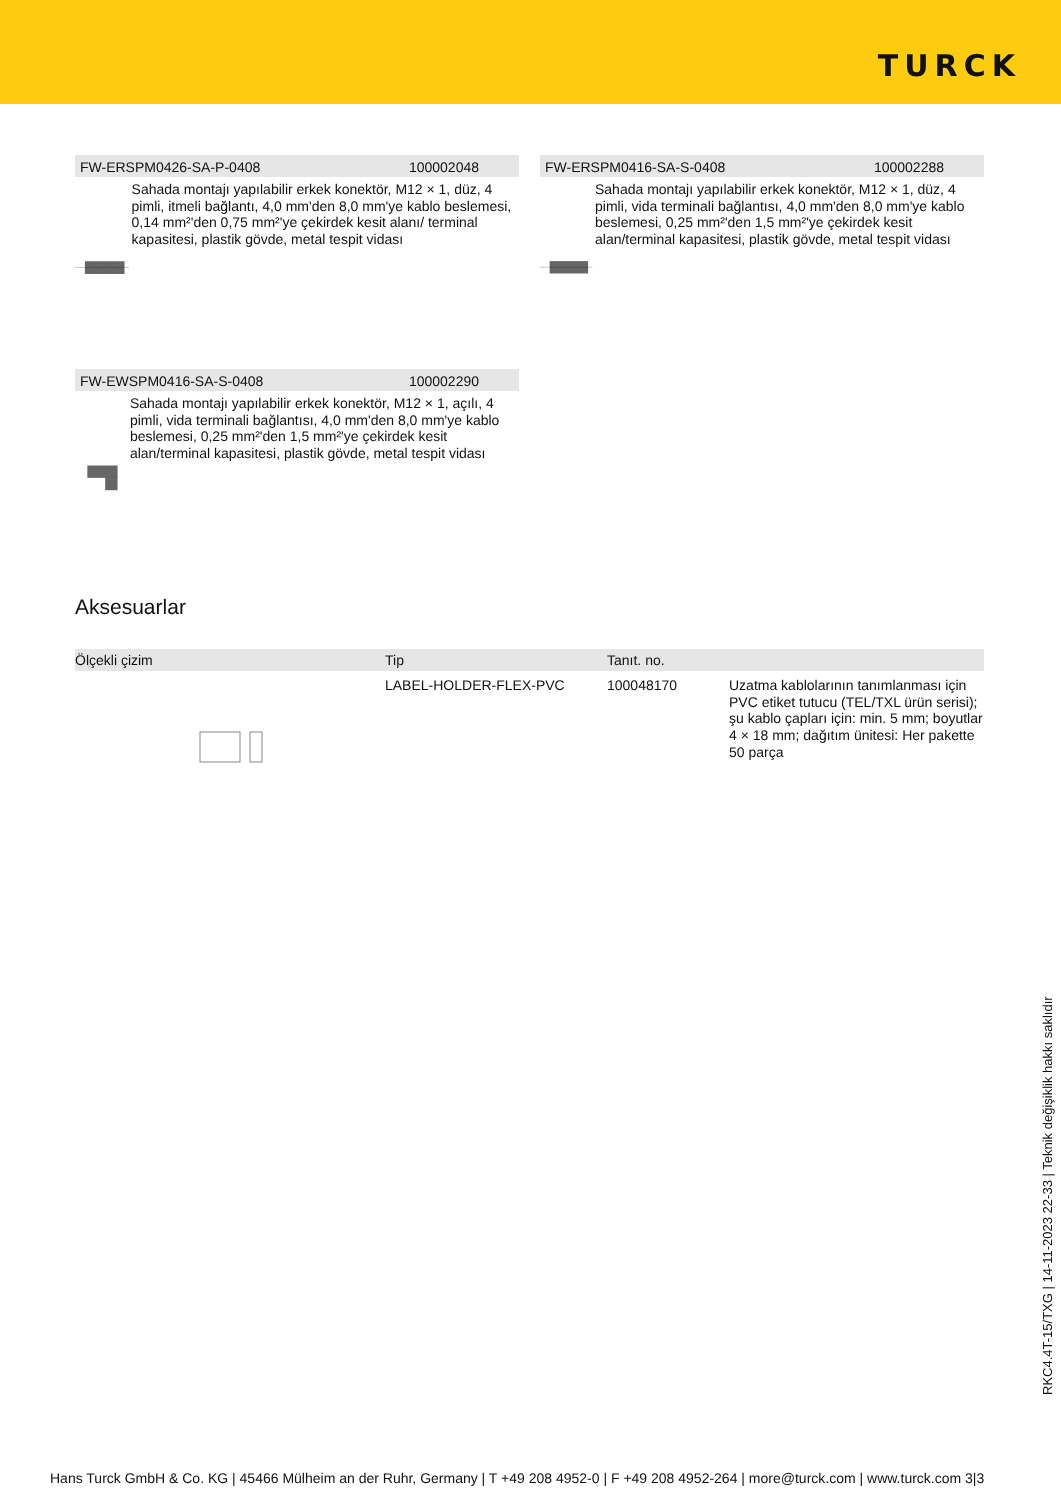TURCK
FW-ERSPM0426-SA-P-0408 100002048
Sahada montajı yapılabilir erkek konektör, M12 × 1, düz, 4 pimli, itmeli bağlantı, 4,0 mm'den 8,0 mm'ye kablo beslemesi, 0,14 mm²'den 0,75 mm²'ye çekirdek kesit alanı/ terminal kapasitesi, plastik gövde, metal tespit vidası
FW-ERSPM0416-SA-S-0408 100002288
Sahada montajı yapılabilir erkek konektör, M12 × 1, düz, 4 pimli, vida terminali bağlantısı, 4,0 mm'den 8,0 mm'ye kablo beslemesi, 0,25 mm²'den 1,5 mm²'ye çekirdek kesit alan/terminal kapasitesi, plastik gövde, metal tespit vidası
FW-EWSPM0416-SA-S-0408 100002290
Sahada montajı yapılabilir erkek konektör, M12 × 1, açılı, 4 pimli, vida terminali bağlantısı, 4,0 mm'den 8,0 mm'ye kablo beslemesi, 0,25 mm²'den 1,5 mm²'ye çekirdek kesit alan/terminal kapasitesi, plastik gövde, metal tespit vidası
Aksesuarlar
| Ölçekli çizim | Tip | Tanıt. no. | |
| --- | --- | --- | --- |
| | LABEL-HOLDER-FLEX-PVC | 100048170 | Uzatma kablolarının tanımlanması için PVC etiket tutucu (TEL/TXL ürün serisi); şu kablo çapları için: min. 5 mm; boyutlar 4 × 18 mm; dağıtım ünitesi: Her pakette 50 parça |
RKC4.4T-15/TXG | 14-11-2023 22-33 | Teknik değişiklik hakkı saklıdır
Hans Turck GmbH & Co. KG | 45466 Mülheim an der Ruhr, Germany | T +49 208 4952-0 | F +49 208 4952-264 | more@turck.com | www.turck.com 3|3